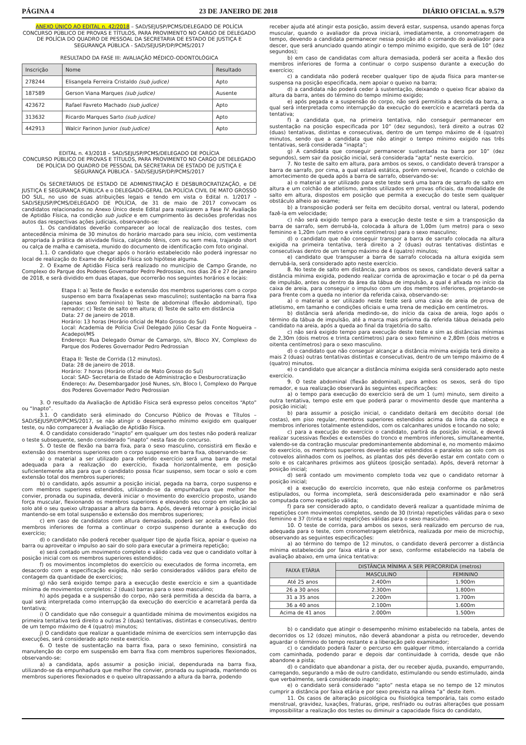PÁGINA 4 23 DE JANEIRO DE 2018 DIÁRIO OFICIAL n. 9.579
ANEXO ÚNICO AO EDITAL n. 42/2018 – SAD/SEJUSP/PCMS/DELEGADO DE POLÍCIA
CONCURSO PÚBLICO DE PROVAS E TÍTULOS, PARA PROVIMENTO NO CARGO DE DELEGADO DE POLÍCIA DO QUADRO DE PESSOAL DA SECRETARIA DE ESTADO DE JUSTIÇA E SEGURANÇA PÚBLICA - SAD/SEJUSP/DP/PCMS/2017
RESULTADO DA FASE III: AVALIAÇÃO MÉDICO-ODONTOLÓGICA
| Inscrição | Nome | Resultado |
| --- | --- | --- |
| 278244 | Elisangela Ferreira Cristaldo (sub judice) | Apto |
| 187589 | Gerson Viana Marques (sub judice) | Ausente |
| 423672 | Rafael Favreto Machado (sub judice) | Apto |
| 313632 | Ricardo Marques Sarto (sub judice) | Apto |
| 442913 | Walcir Farinon Junior (sub judice) | Apto |
EDITAL n. 43/2018 – SAD/SEJUSP/PCMS/DELEGADO DE POLÍCIA
CONCURSO PÚBLICO DE PROVAS E TÍTULOS, PARA PROVIMENTO NO CARGO DE DELEGADO DE POLÍCIA DO QUADRO DE PESSOAL DA SECRETARIA DE ESTADO DE JUSTIÇA E SEGURANÇA PÚBLICA - SAD/SEJUSP/DP/PCMS/2017
Os SECRETÁRIOS DE ESTADO DE ADMINISTRAÇÃO E DESBUROCRATIZAÇÃO, e DE JUSTIÇA E SEGURANÇA PÚBLICA e o DELEGADO-GERAL DA POLÍCIA CIVIL DE MATO GROSSO DO SUL, no uso de suas atribuições legais e tendo em vista o Edital n. 1/2017 – SAD/SEJUSP/PCMS/DELEGADO DE POLÍCIA, de 31 de maio de 2017 convocam os candidatos relacionados no Anexo Único deste Edital para realizarem a Fase IV: Avaliação de Aptidão Física, na condição sub judice e em cumprimento às decisões proferidas nos autos das respectivas ações judiciais, observando-se:
1. Os candidatos deverão comparecer ao local de realização dos testes, com antecedência mínima de 30 minutos do horário marcado para seu início, com vestimenta apropriada à prática de atividade física, calçando tênis, com ou sem meia, trajando short ou calça de malha e camiseta, munido do documento de identificação com foto original.
1.1. O candidato que chegar após o horário estabelecido não poderá ingressar no local de realização do Exame de Aptidão Física sob hipótese alguma.
2. O Exame de Aptidão Física será realizado no município de Campo Grande, no Complexo do Parque dos Poderes Governador Pedro Pedrossian, nos dias 26 e 27 de janeiro de 2018, e será dividido em duas etapas, que ocorrerão nos seguintes horários e locais:
Etapa I: a) Teste de flexão e extensão dos membros superiores com o corpo suspenso em barra fixa(apenas sexo masculino); sustentação na barra fixa (apenas sexo feminino) b) Teste de abdominal (flexão abdominal), tipo remador; c) Teste de salto em altura; d) Teste de salto em distância
Data: 27 de janeiro de 2018.
Horário: 13 horas (Horário oficial de Mato Grosso do Sul)
Local: Academia de Polícia Civil Delegado Júlio Cesar da Fonte Nogueira – Acadepol/MS
Endereço: Rua Delegado Osmar de Camargo, s/n, Bloco XV, Complexo do Parque dos Poderes Governador Pedro Pedrossian
Etapa II: Teste de Corrida (12 minutos).
Data: 28 de janeiro de 2018.
Horário: 7 horas (Horário oficial de Mato Grosso do Sul)
Local: SAD- Secretaria de Estado de Administração e Desburocratização
Endereço: Av. Desembargador José Nunes, s/n, Bloco I, Complexo do Parque dos Poderes Governador Pedro Pedrossian
3. O resultado da Avaliação de Aptidão Física será expresso pelos conceitos “Apto” ou “Inapto”.
3.1. O candidato será eliminado do Concurso Público de Provas e Títulos – SAD/SEJUSP/DP/PCMS/2017, se não atingir o desempenho mínimo exigido em qualquer teste, ou não comparecer à Avaliação de Aptidão Física.
4. O candidato considerado “inapto” em qualquer um dos testes não poderá realizar o teste subsequente, sendo considerado “inapto” nesta fase do concurso.
5. O teste de flexão na barra fixa, para o sexo masculino, consistirá em flexão e extensão dos membros superiores com o corpo suspenso em barra fixa, observando-se:
a) o material a ser utilizado para referido exercício será uma barra de metal adequada para a realização do exercício, fixada horizontalmente, em posição suficientemente alta para que o candidato possa ficar suspenso, sem tocar o solo e com extensão total dos membros superiores;
b) o candidato, após assumir a posição inicial, pegada na barra, corpo suspenso e com membros superiores estendidos, utilizando-se da empunhadura que melhor lhe convier, pronada ou supinada, deverá iniciar o movimento do exercício proposto, usando força muscular, flexionando os membros superiores e elevando seu corpo em relação ao solo até o seu queixo ultrapassar a altura da barra. Após, deverá retornar à posição inicial mantendo-se em total suspensão e extensão dos membros superiores;
c) em caso de candidatos com altura demasiada, poderá ser aceita a flexão dos membros inferiores de forma a continuar o corpo suspenso durante a execução do exercício;
d) o candidato não poderá receber qualquer tipo de ajuda física, apoiar o queixo na barra ou aproveitar o impulso ao sair do solo para executar a primeira repetição;
e) será contado um movimento completo e válido cada vez que o candidato voltar à posição inicial com os membros superiores estendidos;
f) os movimentos incompletos do exercício ou executados de forma incorreta, em desacordo com a especificação exigida, não serão considerados válidos para efeito de contagem da quantidade de exercícios;
g) não será exigido tempo para a execução deste exercício e sim a quantidade mínima de movimentos completos: 2 (duas) barras para o sexo masculino;
h) após pegada e a suspensão do corpo, não será permitida a descida da barra, a qual será interpretada como interrupção da execução do exercício e acarretará perda da tentativa;
i) O candidato que não conseguir a quantidade mínima de movimentos exigidos na primeira tentativa terá direito a outras 2 (duas) tentativas, distintas e consecutivas, dentro de um tempo máximo de 4 (quatro) minutos;
j) O candidato que realizar a quantidade mínima de exercícios sem interrupção das execuções, será considerado apto neste exercício.
6. O teste de sustentação na barra fixa, para o sexo feminino, consistirá na manutenção do corpo em suspensão em barra fixa com membros superiores flexionados, observando-se:
a) a candidata, após assumir a posição inicial, dependurada na barra fixa, utilizando-se da empunhadura que melhor lhe convier, pronada ou supinada, mantendo os membros superiores flexionados e o queixo ultrapassando a altura da barra, podendo
receber ajuda até atingir esta posição, assim deverá estar, suspensa, usando apenas força muscular, quando o avaliador da prova iniciará, imediatamente, a cronometragem de tempo, devendo a candidata permanecer nessa posição até o comando do avaliador para descer, que será anunciado quando atingir o tempo mínimo exigido, que será de 10” (dez segundos);
b) em caso de candidatas com altura demasiada, poderá ser aceita a flexão dos membros inferiores de forma a continuar o corpo suspenso durante a execução do exercício;
c) a candidata não poderá receber qualquer tipo de ajuda física para manter-se suspensa na posição especificada, nem apoiar o queixo na barra;
d) a candidata não poderá ceder à sustentação, deixando o queixo ficar abaixo da altura da barra, antes do término do tempo mínimo exigido;
e) após pegada e a suspensão do corpo, não será permitida a descida da barra, a qual será interpretada como interrupção da execução do exercício e acarretará perda da tentativa;
f) a candidata que, na primeira tentativa, não conseguir permanecer em sustentação na posição especificada por 10” (dez segundos), terá direito a outras 02 (duas) tentativas, distintas e consecutivas, dentro de um tempo máximo de 4 (quatro) minutos, sendo que a candidata que não atingir o tempo mínimo exigido nas três tentativas, será considerada “inapta”;
g) A candidata que conseguir permanecer sustentada na barra por 10” (dez segundos), sem sair da posição inicial, será considerada “apta” neste exercício.
7. No teste de salto em altura, para ambos os sexos, o candidato deverá transpor a barra de sarrafo, por cima, a qual estará estática, porém removível, ficando o colchão de amortecimento de queda após a barra de sarrafo, observando-se:
a) o material a ser utilizado para este teste será uma barra de sarrafo de salto em altura e um colchão de atletismo, ambos utilizados em provas oficiais, da modalidade de salto em altura, dispostos em posição que permita a execução do teste sem qualquer obstáculo alheio ao exame;
b) a transposição poderá ser feita em decúbito dorsal, ventral ou lateral, podendo fazê-la em velocidade;
c) não será exigido tempo para a execução deste teste e sim a transposição da barra de sarrafo, sem derrubá-la, colocada à altura de 1,00m (um metro) para o sexo feminino e 1,20m (um metro e vinte centímetros) para o sexo masculino;
d) o candidato que não conseguir transpor a barra de sarrafo colocada na altura exigida na primeira tentativa, terá direito a 2 (duas) outras tentativas distintas e consecutivas dentro de um tempo máximo de 4 (quatro) minutos;
e) candidato que transpuser a barra de sarrafo colocada na altura exigida sem derrubá-la, será considerado apto neste exercício.
8. No teste de salto em distância, para ambos os sexos, candidato deverá saltar a distância mínima exigida, podendo realizar corrida de aproximação e tocar o pé da perna de impulsão, antes ou dentro da área da tábua de impulsão, a qual é afixada no início da caixa de areia, para conseguir o impulso com um dos membros inferiores, projetando-se para frente com a queda no interior da referida caixa, observando-se:
a) o material a ser utilizado neste teste será uma caixa de areia de prova de atletismo, em tamanho e condições oficiais e uma trena de medição em centímetros.
b) distância será aferida medindo-se, do início da caixa de areia, logo após o término da tábua de impulsão, até a marca mais próxima da referida tábua deixada pelo candidato na areia, após a queda ao final da trajetória do salto.
c) não será exigido tempo para execução deste teste e sim as distâncias mínimas de 2,30m (dois metros e trinta centímetros) para o sexo feminino e 2,80m (dois metros e oitenta centímetros) para o sexo masculino.
d) o candidato que não conseguir alcançar a distância mínima exigida terá direito a mais 2 (duas) outras tentativas distintas e consecutivas, dentro de um tempo máximo de 4 (quatro) minutos.
e) o candidato que alcançar a distância mínima exigida será considerado apto neste exercício.
9. O teste abdominal (flexão abdominal), para ambos os sexos, será do tipo remador, e sua realização observará às seguintes especificações:
a) o tempo para execução do exercício será de um 1 (um) minuto, sem direito a outra tentativa, tempo este em que poderá parar o movimento desde que mantenha a posição inicial;
b) para assumir a posição inicial, o candidato deitará em decúbito dorsal (de costas), em piso regular, membros superiores estendidos acima da linha da cabeça e membros inferiores totalmente estendidos, com os calcanhares unidos e tocando no solo;
c) para a execução do exercício o candidato, partirá da posição inicial, e deverá realizar sucessivas flexões e extensões do tronco e membros inferiores, simultaneamente, valendo-se da contração muscular predominantemente abdominal e, no momento máximo do exercício, os membros superiores deverão estar estendidos e paralelos ao solo com os cotovelos alinhados com os joelhos, as plantas dos pés deverão estar em contato com o solo e os calcanhares próximos aos glúteos (posição sentada). Após, deverá retornar à posição inicial;
d) será contado um movimento completo toda vez que o candidato retornar à posição inicial;
e) a execução do exercício incorreto, que não esteja conforme os parâmetros estipulados, ou forma incompleta, será desconsiderada pelo examinador e não será computada como repetição válida;
f) para ser considerado apto, o candidato deverá realizar a quantidade mínima de repetições com movimentos completos, sendo de 30 (trinta) repetições válidas para o sexo feminino e 37 (trinta e sete) repetições válidas para o sexo masculino.
10. O teste de corrida, para ambos os sexos, será realizado em percurso de rua, adequada para o teste, com cronometragem eletrônica, realizada por meio de microchip, observando as seguintes especificações:
a) ao término do tempo de 12 minutos, o candidato deverá percorrer a distância mínima estabelecida por faixa etária e por sexo, conforme estabelecido na tabela de avaliação abaixo, em uma única tentativa:
| FAIXA ETÁRIA | DISTÂNCIA MÍNIMA A SER PERCORRIDA (metros) | |
| --- | --- | --- |
| | MASCULINO | FEMININO |
| Até 25 anos | 2.400m | 1.900m |
| 26 a 30 anos | 2.300m | 1.800m |
| 31 a 35 anos | 2.200m | 1.700m |
| 36 a 40 anos | 2.100m | 1.600m |
| Acima de 41 anos | 2.000m | 1.500m |
b) o candidato que atingir o desempenho mínimo estabelecido na tabela, antes de decorridos os 12 (doze) minutos, não deverá abandonar a pista ou retroceder, devendo aguardar o término do tempo restante e a liberação pelo examinador;
c) o candidato poderá fazer o percurso em qualquer ritmo, intercalando a corrida com caminhada, podendo parar e depois dar continuidade à corrida, desde que não abandone a pista;
d) o candidato que abandonar a pista, der ou receber ajuda, puxando, empurrando, carregando, segurando a mão de outro candidato, estimulando ou sendo estimulado, ainda que verbalmente, será considerado inapto;
e) o candidato será considerado “apto” nesta etapa se no tempo de 12 minutos cumprir a distância por faixa etária e por sexo prevista na alínea “a” deste item.
11. Os casos de alteração psicológica ou fisiológica temporária, tais como estado menstrual, gravidez, luxações, fraturas, gripe, resfriado ou outras alterações que possam impossibilitar a realização dos testes ou diminuir a capacidade física do candidato,